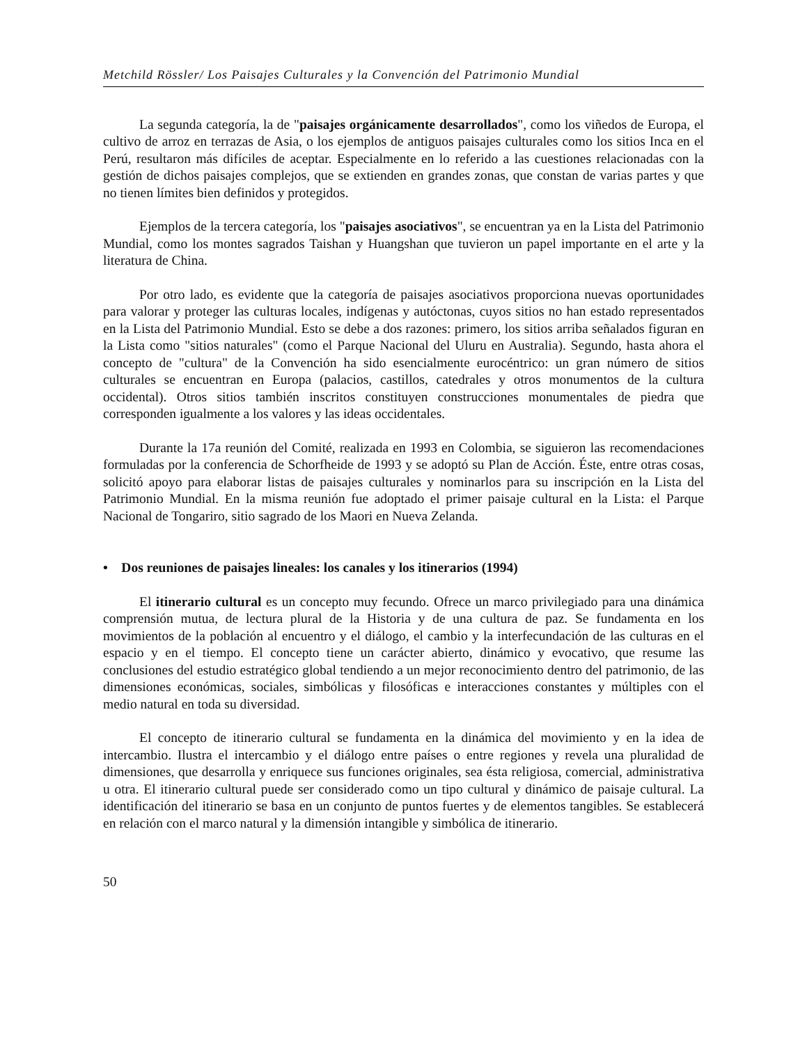Metchild Rössler/ Los Paisajes Culturales y la Convención del Patrimonio Mundial
La segunda categoría, la de "paisajes orgánicamente desarrollados", como los viñedos de Europa, el cultivo de arroz en terrazas de Asia, o los ejemplos de antiguos paisajes culturales como los sitios Inca en el Perú, resultaron más difíciles de aceptar. Especialmente en lo referido a las cuestiones relacionadas con la gestión de dichos paisajes complejos, que se extienden en grandes zonas, que constan de varias partes y que no tienen límites bien definidos y protegidos.
Ejemplos de la tercera categoría, los "paisajes asociativos", se encuentran ya en la Lista del Patrimonio Mundial, como los montes sagrados Taishan y Huangshan que tuvieron un papel importante en el arte y la literatura de China.
Por otro lado, es evidente que la categoría de paisajes asociativos proporciona nuevas oportunidades para valorar y proteger las culturas locales, indígenas y autóctonas, cuyos sitios no han estado representados en la Lista del Patrimonio Mundial. Esto se debe a dos razones: primero, los sitios arriba señalados figuran en la Lista como "sitios naturales" (como el Parque Nacional del Uluru en Australia). Segundo, hasta ahora el concepto de "cultura" de la Convención ha sido esencialmente eurocéntrico: un gran número de sitios culturales se encuentran en Europa (palacios, castillos, catedrales y otros monumentos de la cultura occidental). Otros sitios también inscritos constituyen construcciones monumentales de piedra que corresponden igualmente a los valores y las ideas occidentales.
Durante la 17a reunión del Comité, realizada en 1993 en Colombia, se siguieron las recomendaciones formuladas por la conferencia de Schorfheide de 1993 y se adoptó su Plan de Acción. Éste, entre otras cosas, solicitó apoyo para elaborar listas de paisajes culturales y nominarlos para su inscripción en la Lista del Patrimonio Mundial. En la misma reunión fue adoptado el primer paisaje cultural en la Lista: el Parque Nacional de Tongariro, sitio sagrado de los Maori en Nueva Zelanda.
• Dos reuniones de paisajes lineales: los canales y los itinerarios (1994)
El itinerario cultural es un concepto muy fecundo. Ofrece un marco privilegiado para una dinámica comprensión mutua, de lectura plural de la Historia y de una cultura de paz. Se fundamenta en los movimientos de la población al encuentro y el diálogo, el cambio y la interfecundación de las culturas en el espacio y en el tiempo. El concepto tiene un carácter abierto, dinámico y evocativo, que resume las conclusiones del estudio estratégico global tendiendo a un mejor reconocimiento dentro del patrimonio, de las dimensiones económicas, sociales, simbólicas y filosóficas e interacciones constantes y múltiples con el medio natural en toda su diversidad.
El concepto de itinerario cultural se fundamenta en la dinámica del movimiento y en la idea de intercambio. Ilustra el intercambio y el diálogo entre países o entre regiones y revela una pluralidad de dimensiones, que desarrolla y enriquece sus funciones originales, sea ésta religiosa, comercial, administrativa u otra. El itinerario cultural puede ser considerado como un tipo cultural y dinámico de paisaje cultural. La identificación del itinerario se basa en un conjunto de puntos fuertes y de elementos tangibles. Se establecerá en relación con el marco natural y la dimensión intangible y simbólica de itinerario.
50